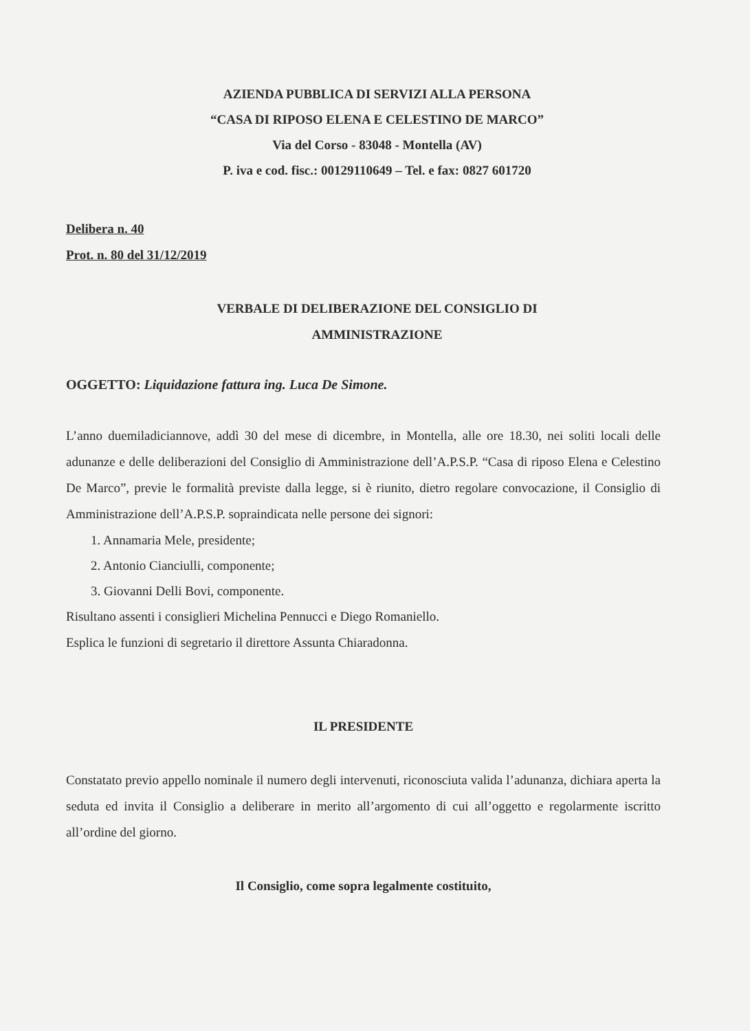AZIENDA PUBBLICA DI SERVIZI ALLA PERSONA
“CASA DI RIPOSO ELENA E CELESTINO DE MARCO”
Via del Corso - 83048 - Montella (AV)
P. iva e cod. fisc.: 00129110649 – Tel. e fax: 0827 601720
Delibera n. 40
Prot. n. 80 del 31/12/2019
VERBALE DI DELIBERAZIONE DEL CONSIGLIO DI
AMMINISTRAZIONE
OGGETTO: Liquidazione fattura ing. Luca De Simone.
L’anno duemiladiciannove, addì 30 del mese di dicembre, in Montella, alle ore 18.30, nei soliti locali delle adunanze e delle deliberazioni del Consiglio di Amministrazione dell’A.P.S.P. “Casa di riposo Elena e Celestino De Marco”, previe le formalità previste dalla legge, si è riunito, dietro regolare convocazione, il Consiglio di Amministrazione dell’A.P.S.P. sopraindicata nelle persone dei signori:
1. Annamaria Mele, presidente;
2. Antonio Cianciulli, componente;
3. Giovanni Delli Bovi, componente.
Risultano assenti i consiglieri Michelina Pennucci e Diego Romaniello.
Esplica le funzioni di segretario il direttore Assunta Chiaradonna.
IL PRESIDENTE
Constatato previo appello nominale il numero degli intervenuti, riconosciuta valida l’adunanza, dichiara aperta la seduta ed invita il Consiglio a deliberare in merito all’argomento di cui all’oggetto e regolarmente iscritto all’ordine del giorno.
Il Consiglio, come sopra legalmente costituito,